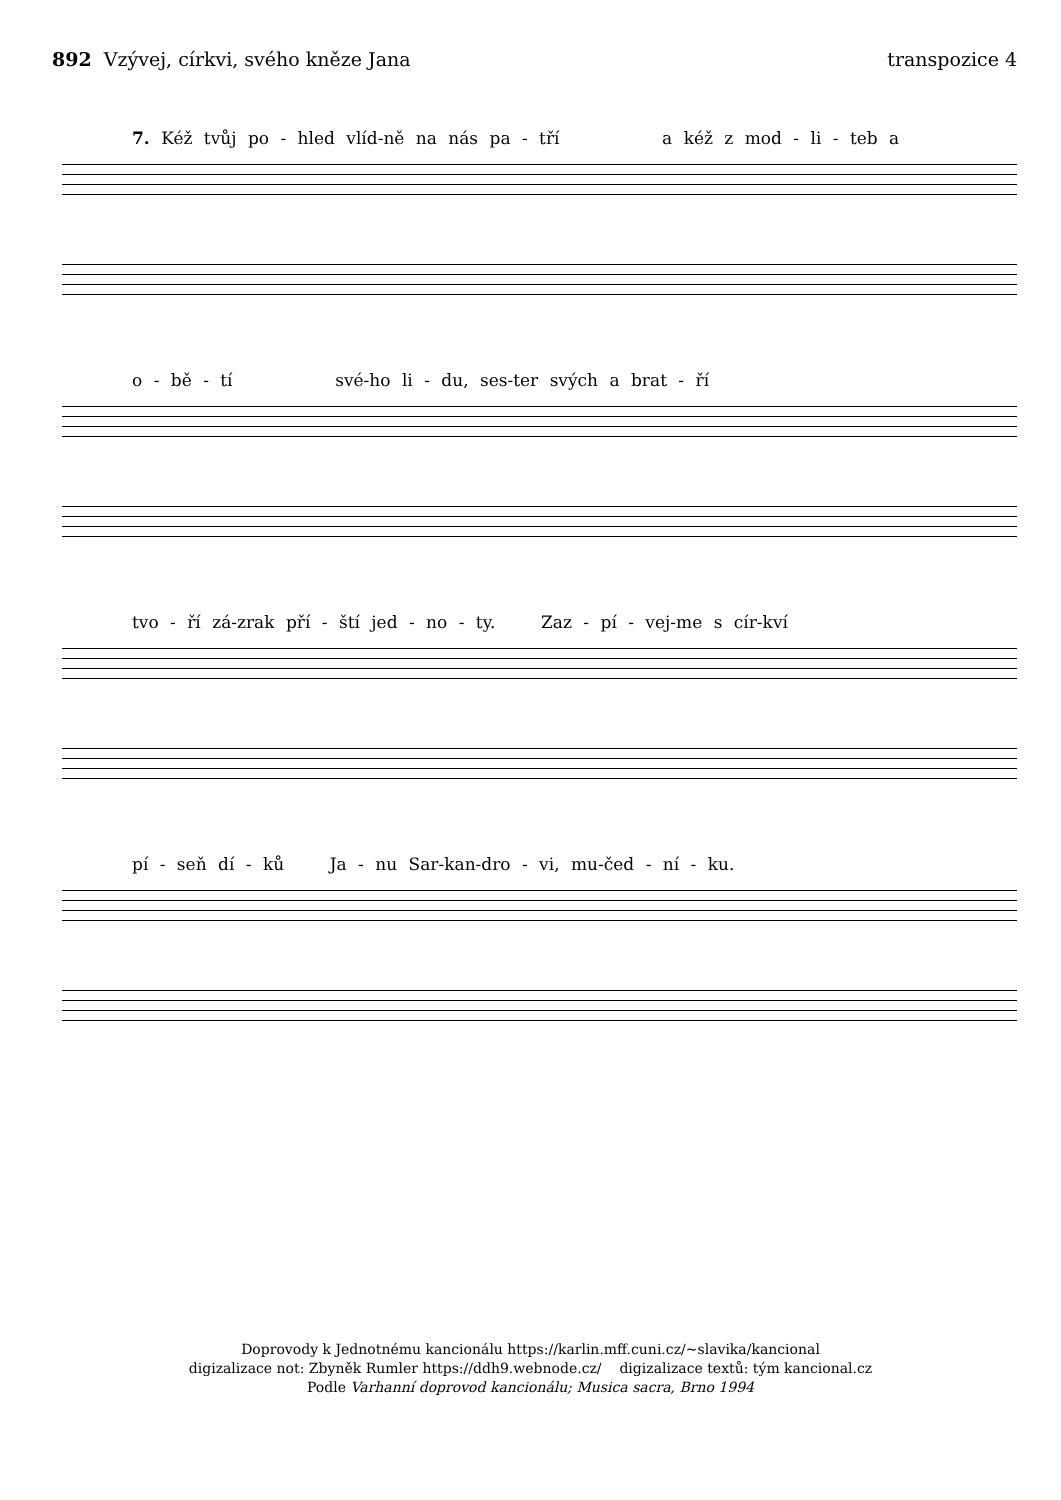892 Vzývej, církvi, svého kněze Jana
transpozice 4
7. Kéž tvůj po - hled vlíd-ně na nás pa - tří a kéž z mod - li - teb a
o - bě - tí své-ho li - du, ses-ter svých a brat - ří
tvo - ří zá-zrak pří - ští jed - no - ty. Zaz - pí - vej-me s cír-kví
pí - seň dí - ků Ja - nu Sar-kan-dro - vi, mu-čed - ní - ku.
Doprovody k Jednotnému kancionálu https://karlin.mff.cuni.cz/~slavika/kancional
digizalizace not: Zbyněk Rumler https://ddh9.webnode.cz/ digizalizace textů: tým kancional.cz
Podle Varhanní doprovod kancionálu; Musica sacra, Brno 1994